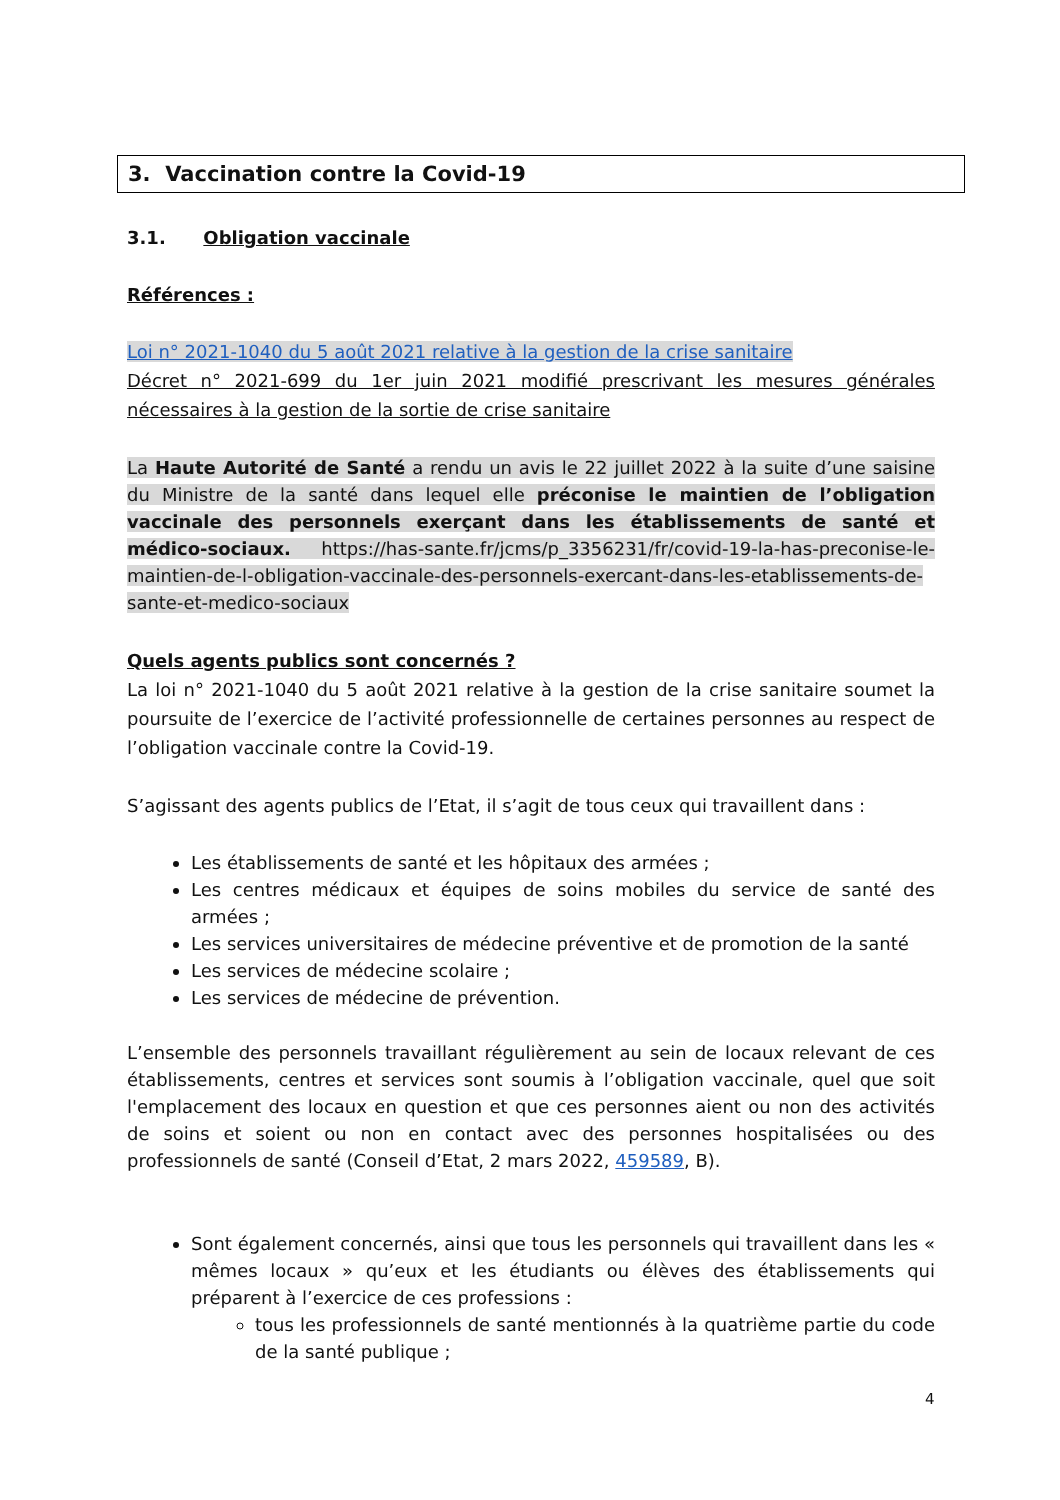3. Vaccination contre la Covid-19
3.1. Obligation vaccinale
Références :
Loi n° 2021-1040 du 5 août 2021 relative à la gestion de la crise sanitaire
Décret n° 2021-699 du 1er juin 2021 modifié prescrivant les mesures générales nécessaires à la gestion de la sortie de crise sanitaire
La Haute Autorité de Santé a rendu un avis le 22 juillet 2022 à la suite d’une saisine du Ministre de la santé dans lequel elle préconise le maintien de l’obligation vaccinale des personnels exerçant dans les établissements de santé et médico-sociaux. https://has-sante.fr/jcms/p_3356231/fr/covid-19-la-has-preconise-le-maintien-de-l-obligation-vaccinale-des-personnels-exercant-dans-les-etablissements-de-sante-et-medico-sociaux
Quels agents publics sont concernés ?
La loi n° 2021-1040 du 5 août 2021 relative à la gestion de la crise sanitaire soumet la poursuite de l’exercice de l’activité professionnelle de certaines personnes au respect de l’obligation vaccinale contre la Covid-19.
S’agissant des agents publics de l’Etat, il s’agit de tous ceux qui travaillent dans :
Les établissements de santé et les hôpitaux des armées ;
Les centres médicaux et équipes de soins mobiles du service de santé des armées ;
Les services universitaires de médecine préventive et de promotion de la santé
Les services de médecine scolaire ;
Les services de médecine de prévention.
L’ensemble des personnels travaillant régulièrement au sein de locaux relevant de ces établissements, centres et services sont soumis à l’obligation vaccinale, quel que soit l'emplacement des locaux en question et que ces personnes aient ou non des activités de soins et soient ou non en contact avec des personnes hospitalisées ou des professionnels de santé (Conseil d’Etat, 2 mars 2022, 459589, B).
Sont également concernés, ainsi que tous les personnels qui travaillent dans les « mêmes locaux » qu’eux et les étudiants ou élèves des établissements qui préparent à l’exercice de ces professions :
tous les professionnels de santé mentionnés à la quatrième partie du code de la santé publique ;
4